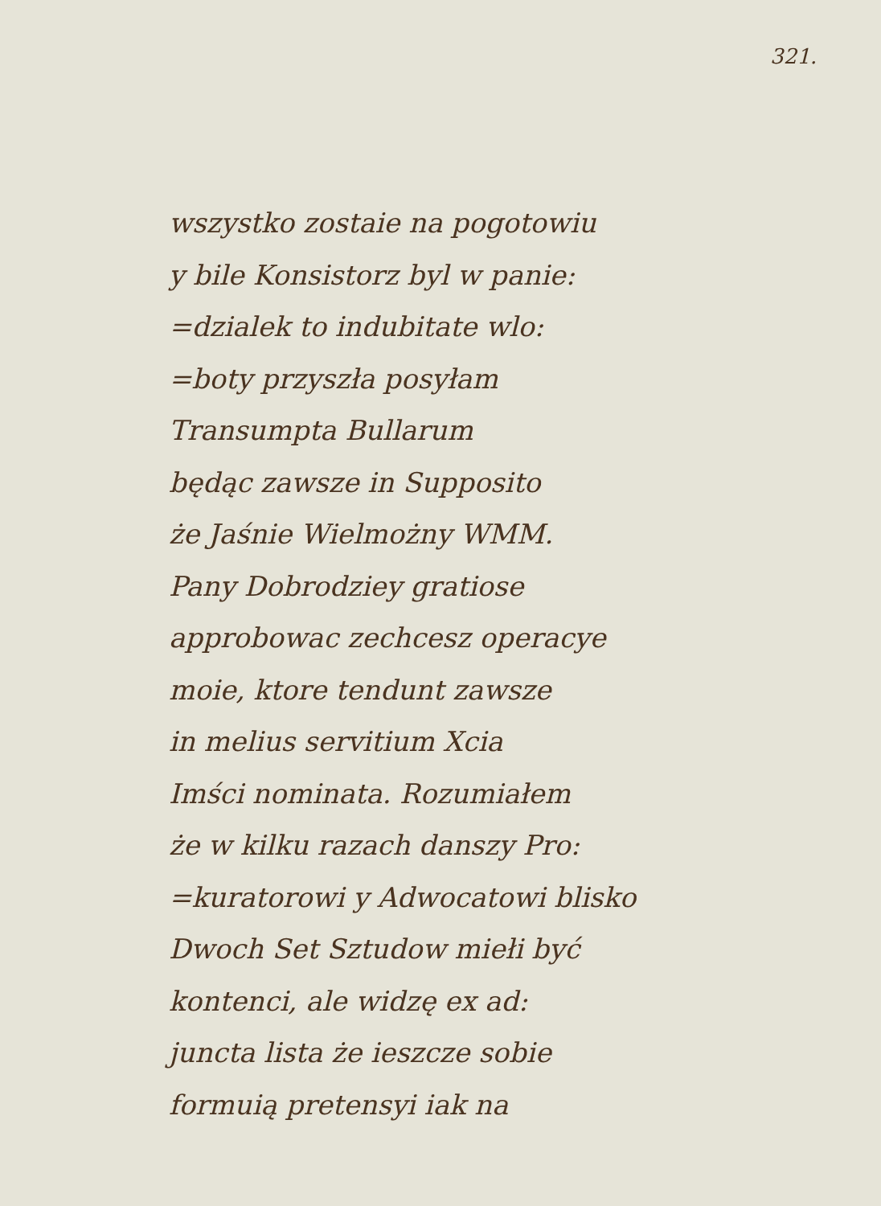321.
wszystko zostaie na pogotowiu
y bile Konsistorz byl w panie:
=dzialek to indubitate wlo:
=boty przyszła posyłam
Transumpta Bullarum
będąc zawsze in Supposito
że Jaśnie Wielmożny WMM.
Pany Dobrodziey gratiose
approbowac zechcesz operacye
moie, ktore tendunt zawsze
in melius servitium Xcia
Imści nominata. Rozumiałem
że w kilku razach danszy Pro:
=kuratorowi y Adwocatowi blisko
Dwoch Set Sztudow miełi być
kontenci, ale widzę ex ad:
juncta lista że ieszcze sobie
formuią pretensyi iak na